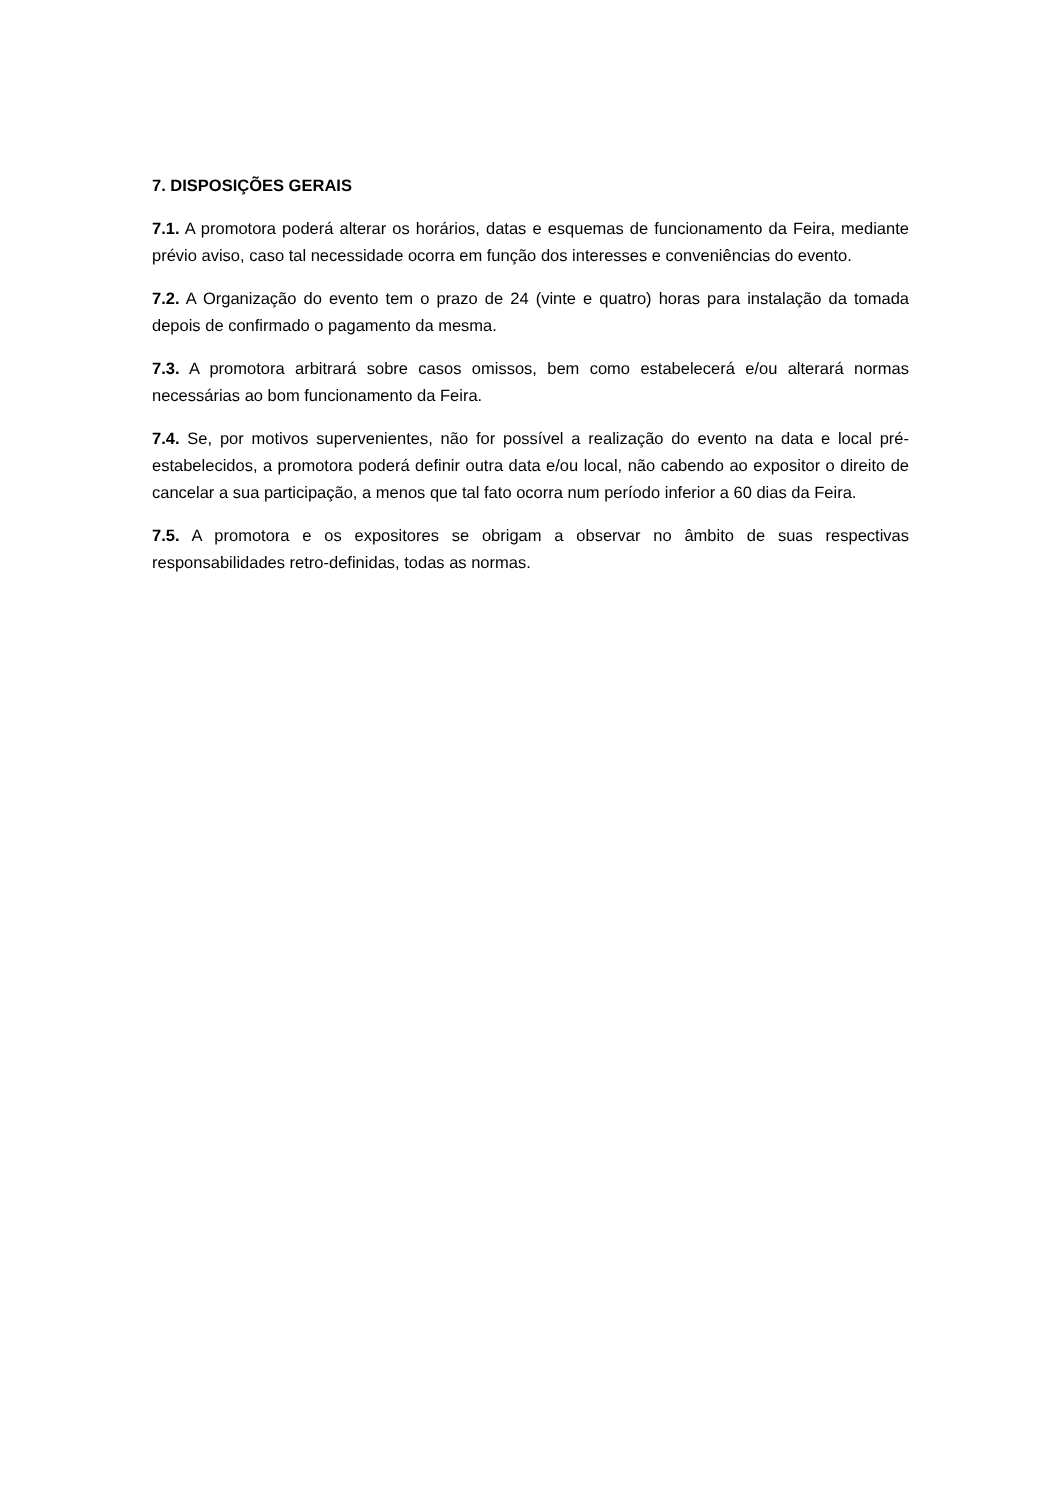7. DISPOSIÇÕES GERAIS
7.1. A promotora poderá alterar os horários, datas e esquemas de funcionamento da Feira, mediante prévio aviso, caso tal necessidade ocorra em função dos interesses e conveniências do evento.
7.2. A Organização do evento tem o prazo de 24 (vinte e quatro) horas para instalação da tomada depois de confirmado o pagamento da mesma.
7.3. A promotora arbitrará sobre casos omissos, bem como estabelecerá e/ou alterará normas necessárias ao bom funcionamento da Feira.
7.4. Se, por motivos supervenientes, não for possível a realização do evento na data e local pré-estabelecidos, a promotora poderá definir outra data e/ou local, não cabendo ao expositor o direito de cancelar a sua participação, a menos que tal fato ocorra num período inferior a 60 dias da Feira.
7.5. A promotora e os expositores se obrigam a observar no âmbito de suas respectivas responsabilidades retro-definidas, todas as normas.